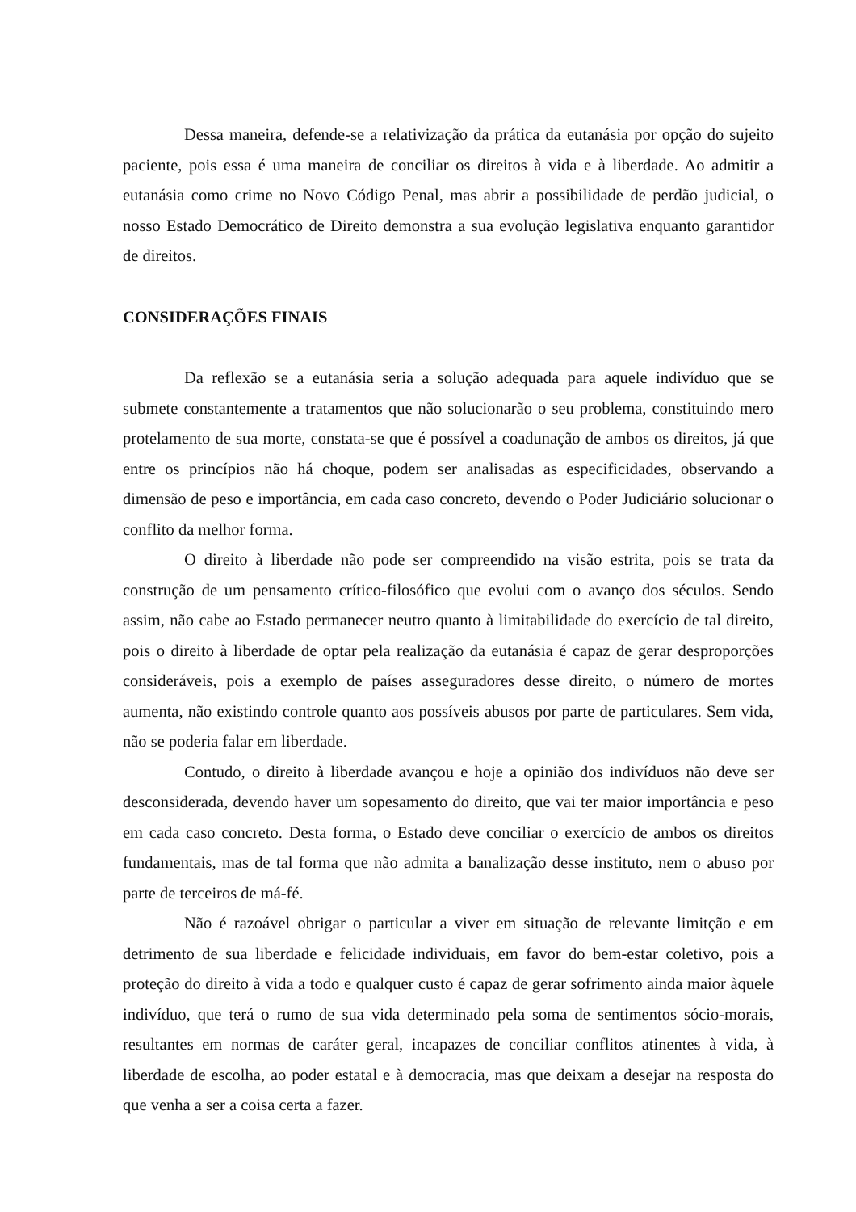Dessa maneira, defende-se a relativização da prática da eutanásia por opção do sujeito paciente, pois essa é uma maneira de conciliar os direitos à vida e à liberdade. Ao admitir a eutanásia como crime no Novo Código Penal, mas abrir a possibilidade de perdão judicial, o nosso Estado Democrático de Direito demonstra a sua evolução legislativa enquanto garantidor de direitos.
CONSIDERAÇÕES FINAIS
Da reflexão se a eutanásia seria a solução adequada para aquele indivíduo que se submete constantemente a tratamentos que não solucionarão o seu problema, constituindo mero protelamento de sua morte, constata-se que é possível a coadunação de ambos os direitos, já que entre os princípios não há choque, podem ser analisadas as especificidades, observando a dimensão de peso e importância, em cada caso concreto, devendo o Poder Judiciário solucionar o conflito da melhor forma.
O direito à liberdade não pode ser compreendido na visão estrita, pois se trata da construção de um pensamento crítico-filosófico que evolui com o avanço dos séculos. Sendo assim, não cabe ao Estado permanecer neutro quanto à limitabilidade do exercício de tal direito, pois o direito à liberdade de optar pela realização da eutanásia é capaz de gerar desproporções consideráveis, pois a exemplo de países asseguradores desse direito, o número de mortes aumenta, não existindo controle quanto aos possíveis abusos por parte de particulares. Sem vida, não se poderia falar em liberdade.
Contudo, o direito à liberdade avançou e hoje a opinião dos indivíduos não deve ser desconsiderada, devendo haver um sopesamento do direito, que vai ter maior importância e peso em cada caso concreto. Desta forma, o Estado deve conciliar o exercício de ambos os direitos fundamentais, mas de tal forma que não admita a banalização desse instituto, nem o abuso por parte de terceiros de má-fé.
Não é razoável obrigar o particular a viver em situação de relevante limitção e em detrimento de sua liberdade e felicidade individuais, em favor do bem-estar coletivo, pois a proteção do direito à vida a todo e qualquer custo é capaz de gerar sofrimento ainda maior àquele indivíduo, que terá o rumo de sua vida determinado pela soma de sentimentos sócio-morais, resultantes em normas de caráter geral, incapazes de conciliar conflitos atinentes à vida, à liberdade de escolha, ao poder estatal e à democracia, mas que deixam a desejar na resposta do que venha a ser a coisa certa a fazer.